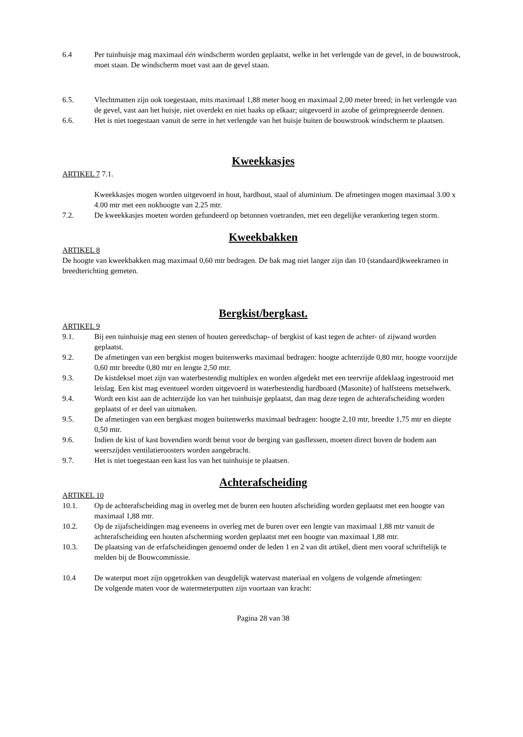6.4 Per tuinhuisje mag maximaal één windscherm worden geplaatst, welke in het verlengde van de gevel, in de bouwstrook, moet staan. De windscherm moet vast aan de gevel staan.
6.5. Vlechtmatten zijn ook toegestaan, mits maximaal 1,88 meter hoog en maximaal 2,00 meter breed; in het verlengde van de gevel, vast aan het huisje, niet overdekt en niet haaks op elkaar; uitgevoerd in azobe of geïmpregneerde dennen.
6.6. Het is niet toegestaan vanuit de serre in het verlengde van het huisje buiten de bouwstrook windscherm te plaatsen.
Kweekkasjes
ARTIKEL 7 7.1.
Kweekkasjes mogen worden uitgevoerd in hout, hardhout, staal of aluminium. De afmetingen mogen maximaal 3.00 x 4.00 mtr met een nokhoogte van 2.25 mtr.
7.2. De kweekkasjes moeten worden gefundeerd op betonnen voetranden, met een degelijke verankering tegen storm.
Kweekbakken
ARTIKEL 8
De hoogte van kweekbakken mag maximaal 0,60 mtr bedragen. De bak mag niet langer zijn dan 10 (standaard)kweekramen in breedterichting gemeten.
Bergkist/bergkast.
ARTIKEL 9
9.1. Bij een tuinhuisje mag een stenen of houten gereedschap- of bergkist of kast tegen de achter- of zijwand worden geplaatst.
9.2. De afmetingen van een bergkist mogen buitenwerks maximaal bedragen: hoogte achterzijde 0,80 mtr, hoogte voorzijde 0,60 mtr breedte 0,80 mtr en lengte 2,50 mtr.
9.3. De kistdeksel moet zijn van waterbestendig multiplex en worden afgedekt met een teervrije afdeklaag ingestrooid met leislag. Een kist mag eventueel worden uitgevoerd in waterbestendig hardboard (Masonite) of halfsteens metselwerk.
9.4. Wordt een kist aan de achterzijde los van het tuinhuisje geplaatst, dan mag deze tegen de achterafscheiding worden geplaatst of er deel van uitmaken.
9.5. De afmetingen van een bergkast mogen buitenwerks maximaal bedragen: hoogte 2,10 mtr, breedte 1,75 mtr en diepte 0,50 mtr.
9.6. Indien de kist of kast bovendien wordt benut voor de berging van gasflessen, moeten direct boven de bodem aan weerszijden ventilatieroosters worden aangebracht.
9.7. Het is niet toegestaan een kast los van het tuinhuisje te plaatsen.
Achterafscheiding
ARTIKEL 10
10.1. Op de achterafscheiding mag in overleg met de buren een houten afscheiding worden geplaatst met een hoogte van maximaal 1,88 mtr.
10.2. Op de zijafscheidingen mag eveneens in overleg met de buren over een lengte van maximaal 1,88 mtr vanuit de achterafscheiding een houten afscherming worden geplaatst met een hoogte van maximaal 1,88 mtr.
10.3. De plaatsing van de erfafscheidingen genoemd onder de leden 1 en 2 van dit artikel, dient men vooraf schriftelijk te melden bij de Bouwcommissie.
10.4 De waterput moet zijn opgetrokken van deugdelijk watervast materiaal en volgens de volgende afmetingen:
De volgende maten voor de watermeterputten zijn voortaan van kracht:
Pagina 28 van 38